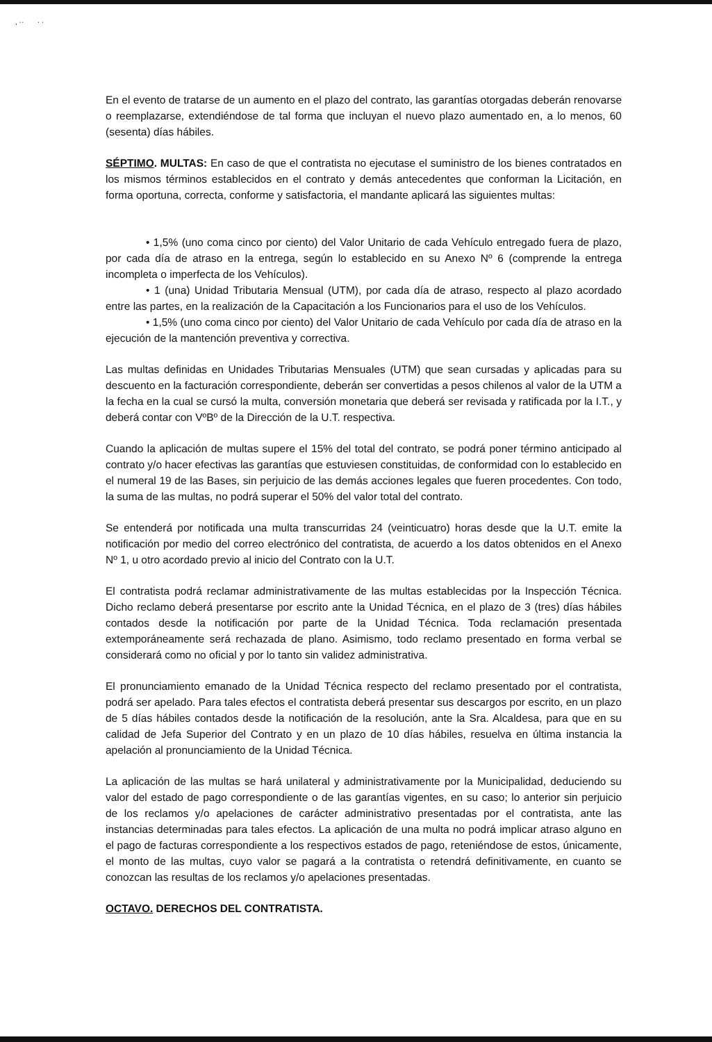, ·· · ·
En el evento de tratarse de un aumento en el plazo del contrato, las garantías otorgadas deberán renovarse o reemplazarse, extendiéndose de tal forma que incluyan el nuevo plazo aumentado en, a lo menos, 60 (sesenta) días hábiles.
SÉPTIMO. MULTAS: En caso de que el contratista no ejecutase el suministro de los bienes contratados en los mismos términos establecidos en el contrato y demás antecedentes que conforman la Licitación, en forma oportuna, correcta, conforme y satisfactoria, el mandante aplicará las siguientes multas:
• 1,5% (uno coma cinco por ciento) del Valor Unitario de cada Vehículo entregado fuera de plazo, por cada día de atraso en la entrega, según lo establecido en su Anexo Nº 6 (comprende la entrega incompleta o imperfecta de los Vehículos).
• 1 (una) Unidad Tributaria Mensual (UTM), por cada día de atraso, respecto al plazo acordado entre las partes, en la realización de la Capacitación a los Funcionarios para el uso de los Vehículos.
• 1,5% (uno coma cinco por ciento) del Valor Unitario de cada Vehículo por cada día de atraso en la ejecución de la mantención preventiva y correctiva.
Las multas definidas en Unidades Tributarias Mensuales (UTM) que sean cursadas y aplicadas para su descuento en la facturación correspondiente, deberán ser convertidas a pesos chilenos al valor de la UTM a la fecha en la cual se cursó la multa, conversión monetaria que deberá ser revisada y ratificada por la I.T., y deberá contar con VºBº de la Dirección de la U.T. respectiva.
Cuando la aplicación de multas supere el 15% del total del contrato, se podrá poner término anticipado al contrato y/o hacer efectivas las garantías que estuviesen constituidas, de conformidad con lo establecido en el numeral 19 de las Bases, sin perjuicio de las demás acciones legales que fueren procedentes. Con todo, la suma de las multas, no podrá superar el 50% del valor total del contrato.
Se entenderá por notificada una multa transcurridas 24 (veinticuatro) horas desde que la U.T. emite la notificación por medio del correo electrónico del contratista, de acuerdo a los datos obtenidos en el Anexo Nº 1, u otro acordado previo al inicio del Contrato con la U.T.
El contratista podrá reclamar administrativamente de las multas establecidas por la Inspección Técnica. Dicho reclamo deberá presentarse por escrito ante la Unidad Técnica, en el plazo de 3 (tres) días hábiles contados desde la notificación por parte de la Unidad Técnica. Toda reclamación presentada extemporáneamente será rechazada de plano. Asimismo, todo reclamo presentado en forma verbal se considerará como no oficial y por lo tanto sin validez administrativa.
El pronunciamiento emanado de la Unidad Técnica respecto del reclamo presentado por el contratista, podrá ser apelado. Para tales efectos el contratista deberá presentar sus descargos por escrito, en un plazo de 5 días hábiles contados desde la notificación de la resolución, ante la Sra. Alcaldesa, para que en su calidad de Jefa Superior del Contrato y en un plazo de 10 días hábiles, resuelva en última instancia la apelación al pronunciamiento de la Unidad Técnica.
La aplicación de las multas se hará unilateral y administrativamente por la Municipalidad, deduciendo su valor del estado de pago correspondiente o de las garantías vigentes, en su caso; lo anterior sin perjuicio de los reclamos y/o apelaciones de carácter administrativo presentadas por el contratista, ante las instancias determinadas para tales efectos. La aplicación de una multa no podrá implicar atraso alguno en el pago de facturas correspondiente a los respectivos estados de pago, reteniéndose de estos, únicamente, el monto de las multas, cuyo valor se pagará a la contratista o retendrá definitivamente, en cuanto se conozcan las resultas de los reclamos y/o apelaciones presentadas.
OCTAVO. DERECHOS DEL CONTRATISTA.